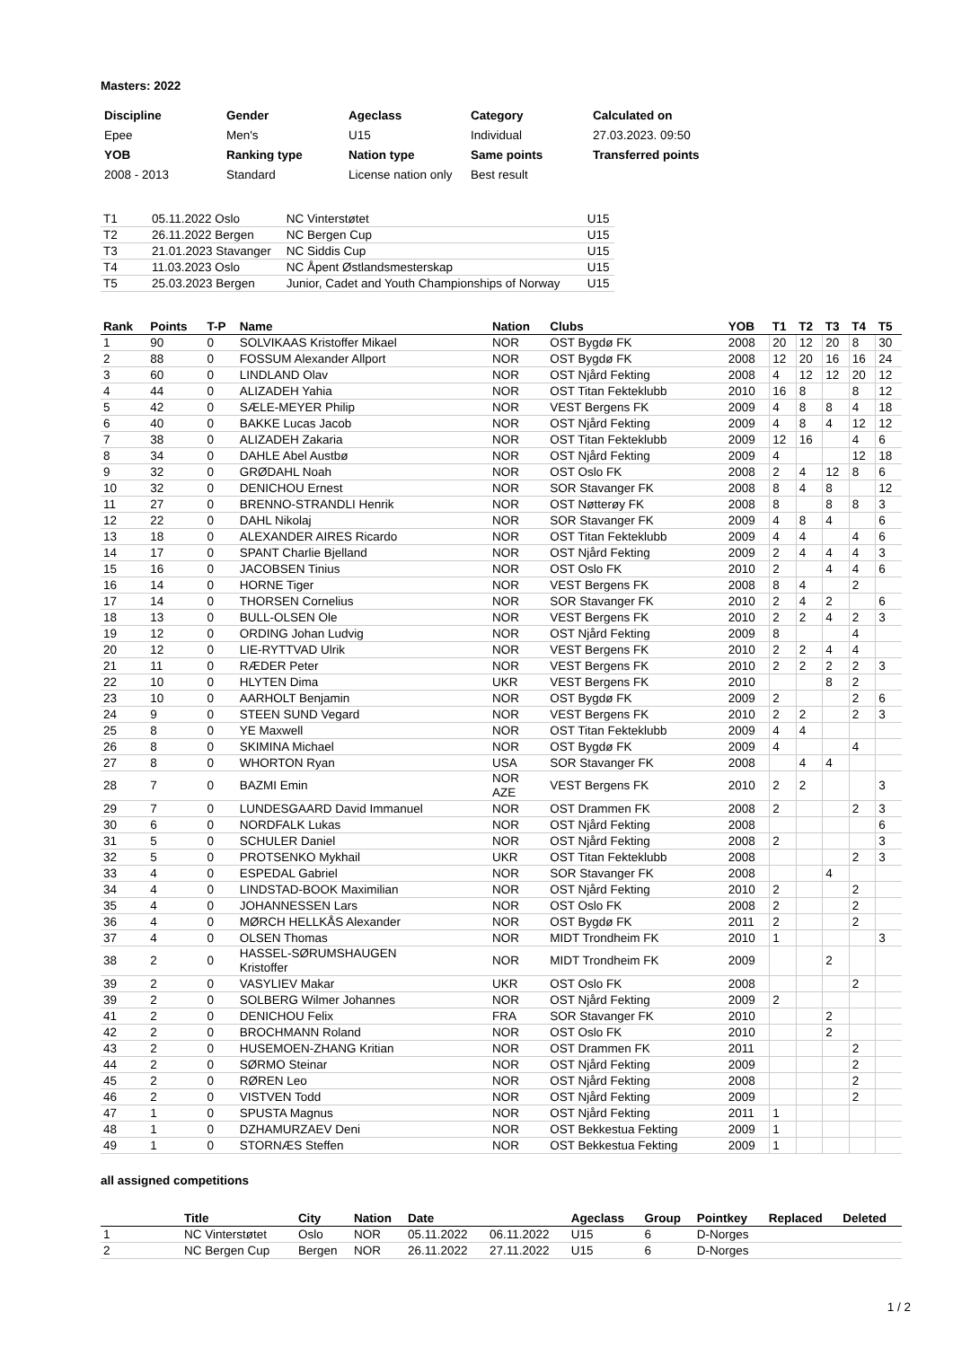Masters: 2022
| Discipline | Gender | Ageclass | Category | Calculated on |
| Epee | Men's | U15 | Individual | 27.03.2023. 09:50 |
| YOB | Ranking type | Nation type | Same points | Transferred points |
| 2008 - 2013 | Standard | License nation only | Best result | |
| T1 | 05.11.2022 Oslo | NC Vinterstøtet | U15 |
| T2 | 26.11.2022 Bergen | NC Bergen Cup | U15 |
| T3 | 21.01.2023 Stavanger | NC Siddis Cup | U15 |
| T4 | 11.03.2023 Oslo | NC Åpent Østlandsmesterskap | U15 |
| T5 | 25.03.2023 Bergen | Junior, Cadet and Youth Championships of Norway | U15 |
| Rank | Points | T-P | Name | Nation | Clubs | YOB | T1 | T2 | T3 | T4 | T5 |
| --- | --- | --- | --- | --- | --- | --- | --- | --- | --- | --- | --- |
| 1 | 90 | 0 | SOLVIKAAS Kristoffer Mikael | NOR | OST Bygdø FK | 2008 | 20 | 12 | 20 | 8 | 30 |
| 2 | 88 | 0 | FOSSUM Alexander Allport | NOR | OST Bygdø FK | 2008 | 12 | 20 | 16 | 16 | 24 |
| 3 | 60 | 0 | LINDLAND Olav | NOR | OST Njård Fekting | 2008 | 4 | 12 | 12 | 20 | 12 |
| 4 | 44 | 0 | ALIZADEH Yahia | NOR | OST Titan Fekteklubb | 2010 | 16 | 8 | | 8 | 12 |
| 5 | 42 | 0 | SÆLE-MEYER Philip | NOR | VEST Bergens FK | 2009 | 4 | 8 | 8 | 4 | 18 |
| 6 | 40 | 0 | BAKKE Lucas Jacob | NOR | OST Njård Fekting | 2009 | 4 | 8 | 4 | 12 | 12 |
| 7 | 38 | 0 | ALIZADEH Zakaria | NOR | OST Titan Fekteklubb | 2009 | 12 | 16 | | 4 | 6 |
| 8 | 34 | 0 | DAHLE Abel Austbø | NOR | OST Njård Fekting | 2009 | 4 | | | 12 | 18 |
| 9 | 32 | 0 | GRØDAHL Noah | NOR | OST Oslo FK | 2008 | 2 | 4 | 12 | 8 | 6 |
| 10 | 32 | 0 | DENICHOU Ernest | NOR | SOR Stavanger FK | 2008 | 8 | 4 | 8 | | 12 |
| 11 | 27 | 0 | BRENNO-STRANDLI Henrik | NOR | OST Nøtterøy FK | 2008 | 8 | | 8 | 8 | 3 |
| 12 | 22 | 0 | DAHL Nikolaj | NOR | SOR Stavanger FK | 2009 | 4 | 8 | 4 | | 6 |
| 13 | 18 | 0 | ALEXANDER AIRES Ricardo | NOR | OST Titan Fekteklubb | 2009 | 4 | 4 | | 4 | 6 |
| 14 | 17 | 0 | SPANT Charlie Bjelland | NOR | OST Njård Fekting | 2009 | 2 | 4 | 4 | 4 | 3 |
| 15 | 16 | 0 | JACOBSEN Tinius | NOR | OST Oslo FK | 2010 | 2 | | 4 | 4 | 6 |
| 16 | 14 | 0 | HORNE Tiger | NOR | VEST Bergens FK | 2008 | 8 | 4 | | 2 | |
| 17 | 14 | 0 | THORSEN Cornelius | NOR | SOR Stavanger FK | 2010 | 2 | 4 | 2 | | 6 |
| 18 | 13 | 0 | BULL-OLSEN Ole | NOR | VEST Bergens FK | 2010 | 2 | 2 | 4 | 2 | 3 |
| 19 | 12 | 0 | ORDING Johan Ludvig | NOR | OST Njård Fekting | 2009 | 8 | | | 4 | |
| 20 | 12 | 0 | LIE-RYTTVAD Ulrik | NOR | VEST Bergens FK | 2010 | 2 | 2 | 4 | 4 | |
| 21 | 11 | 0 | RÆDER Peter | NOR | VEST Bergens FK | 2010 | 2 | 2 | 2 | 2 | 3 |
| 22 | 10 | 0 | HLYTEN Dima | UKR | VEST Bergens FK | 2010 | | | 8 | 2 | |
| 23 | 10 | 0 | AARHOLT Benjamin | NOR | OST Bygdø FK | 2009 | 2 | | | 2 | 6 |
| 24 | 9 | 0 | STEEN SUND Vegard | NOR | VEST Bergens FK | 2010 | 2 | 2 | | 2 | 3 |
| 25 | 8 | 0 | YE Maxwell | NOR | OST Titan Fekteklubb | 2009 | 4 | 4 | | | |
| 26 | 8 | 0 | SKIMINA Michael | NOR | OST Bygdø FK | 2009 | 4 | | | 4 | |
| 27 | 8 | 0 | WHORTON Ryan | USA | SOR Stavanger FK | 2008 | | 4 | 4 | | |
| 28 | 7 | 0 | BAZMI Emin | NOR AZE | VEST Bergens FK | 2010 | 2 | 2 | | | 3 |
| 29 | 7 | 0 | LUNDESGAARD David Immanuel | NOR | OST Drammen FK | 2008 | 2 | | | 2 | 3 |
| 30 | 6 | 0 | NORDFALK Lukas | NOR | OST Njård Fekting | 2008 | | | | | 6 |
| 31 | 5 | 0 | SCHULER Daniel | NOR | OST Njård Fekting | 2008 | 2 | | | | 3 |
| 32 | 5 | 0 | PROTSENKO Mykhail | UKR | OST Titan Fekteklubb | 2008 | | | | 2 | 3 |
| 33 | 4 | 0 | ESPEDAL Gabriel | NOR | SOR Stavanger FK | 2008 | | | 4 | | |
| 34 | 4 | 0 | LINDSTAD-BOOK Maximilian | NOR | OST Njård Fekting | 2010 | 2 | | | 2 | |
| 35 | 4 | 0 | JOHANNESSEN Lars | NOR | OST Oslo FK | 2008 | 2 | | | 2 | |
| 36 | 4 | 0 | MØRCH HELLKÅS Alexander | NOR | OST Bygdø FK | 2011 | 2 | | | 2 | |
| 37 | 4 | 0 | OLSEN Thomas | NOR | MIDT Trondheim FK | 2010 | 1 | | | | 3 |
| 38 | 2 | 0 | HASSEL-SØRUMSHAUGEN Kristoffer | NOR | MIDT Trondheim FK | 2009 | | | 2 | | |
| 39 | 2 | 0 | VASYLIEV Makar | UKR | OST Oslo FK | 2008 | | | | 2 | |
| 39 | 2 | 0 | SOLBERG Wilmer Johannes | NOR | OST Njård Fekting | 2009 | 2 | | | | |
| 41 | 2 | 0 | DENICHOU Felix | FRA | SOR Stavanger FK | 2010 | | | 2 | | |
| 42 | 2 | 0 | BROCHMANN Roland | NOR | OST Oslo FK | 2010 | | | 2 | | |
| 43 | 2 | 0 | HUSEMOEN-ZHANG Kritian | NOR | OST Drammen FK | 2011 | | | | 2 | |
| 44 | 2 | 0 | SØRMO Steinar | NOR | OST Njård Fekting | 2009 | | | | 2 | |
| 45 | 2 | 0 | RØREN Leo | NOR | OST Njård Fekting | 2008 | | | | 2 | |
| 46 | 2 | 0 | VISTVEN Todd | NOR | OST Njård Fekting | 2009 | | | | 2 | |
| 47 | 1 | 0 | SPUSTA Magnus | NOR | OST Njård Fekting | 2011 | 1 | | | | |
| 48 | 1 | 0 | DZHAMURZAEV Deni | NOR | OST Bekkestua Fekting | 2009 | 1 | | | | |
| 49 | 1 | 0 | STORNÆS Steffen | NOR | OST Bekkestua Fekting | 2009 | 1 | | | | |
all assigned competitions
| | Title | City | Nation | Date | | Ageclass | Group | Pointkey | Replaced | Deleted |
| --- | --- | --- | --- | --- | --- | --- | --- | --- | --- | --- |
| 1 | NC Vinterstøtet | Oslo | NOR | 05.11.2022 | 06.11.2022 | U15 | 6 | D-Norges | | |
| 2 | NC Bergen Cup | Bergen | NOR | 26.11.2022 | 27.11.2022 | U15 | 6 | D-Norges | | |
1 / 2